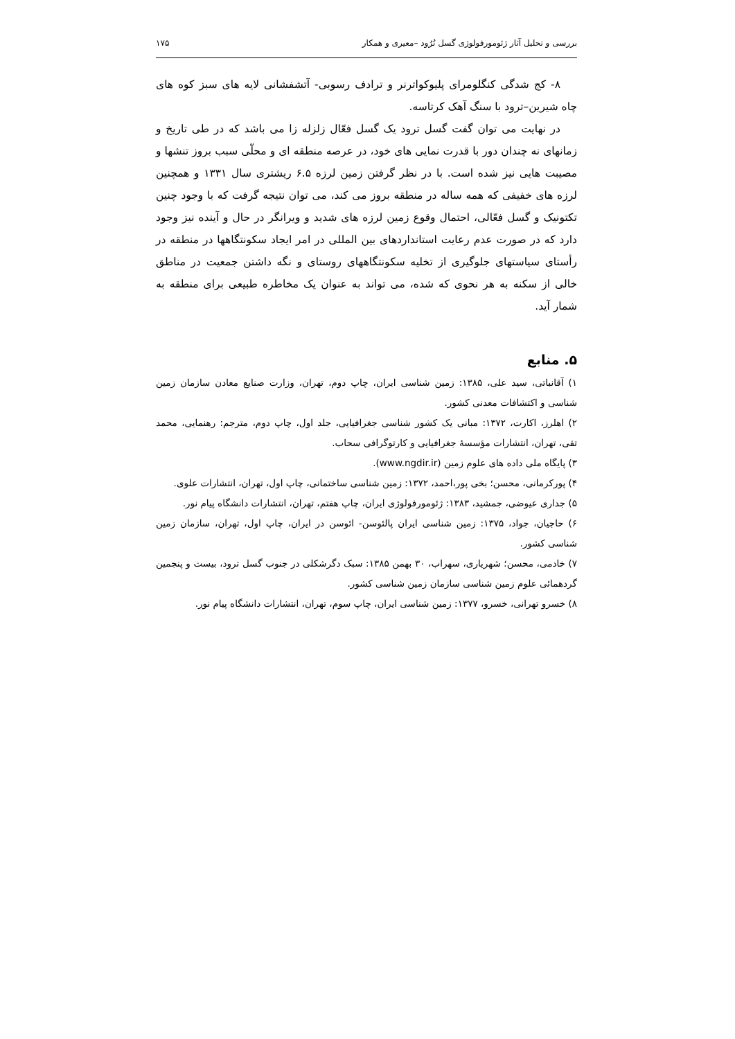بررسی و تحلیل آثار ژئومورفولوژی گسل تُرُود –معیری و همکار ۱۷۵
۸- کج شدگی کنگلومرای پلیوکواترنر و ترادف رسوبی- آتشفشانی لایه های سبز کوه های چاه شیرین–ترود با سنگ آهک کرتاسه.
در نهایت می توان گفت گسل ترود یک گسل فعّال زلزله زا می باشد که در طی تاریخ و زمانهای نه چندان دور با قدرت نمایی های خود، در عرصه منطقه ای و محلّی سبب بروز تنشها و مصیبت هایی نیز شده است. با در نظر گرفتن زمین لرزه ۶.۵ ریشتری سال ۱۳۳۱ و همچنین لرزه های خفیفی که همه ساله در منطقه بروز می کند، می توان نتیجه گرفت که با وجود چنین تکتونیک و گسل فعّالی، احتمال وقوع زمین لرزه های شدید و ویرانگر در حال و آینده نیز وجود دارد که در صورت عدم رعایت استانداردهای بین المللی در امر ایجاد سکونتگاهها در منطقه در رأستای سیاستهای جلوگیری از تخلیه سکونتگاههای روستای و نگه داشتن جمعیت در مناطق خالی از سکنه به هر نحوی که شده، می تواند به عنوان یک مخاطره طبیعی برای منطقه به شمار آید.
۵. منابع
۱) آقانباتی، سید علی، ۱۳۸۵: زمین شناسی ایران، چاپ دوم، تهران، وزارت صنایع معادن سازمان زمین شناسی و اکتشافات معدنی کشور.
۲) اهلرز، اکارت، ۱۳۷۲: مبانی یک کشور شناسی جغرافیایی، جلد اول، چاپ دوم، مترجم: رهنمایی، محمد تقی، تهران، انتشارات مؤسسهٔ جغرافیایی و کارتوگرافی سحاب.
۳) پایگاه ملی داده های علوم زمین (www.ngdir.ir).
۴) پورکرمانی، محسن؛ بخی پور،احمد، ۱۳۷۲: زمین شناسی ساختمانی، چاپ اول، تهران، انتشارات علوی.
۵) جداری عیوضی، جمشید، ۱۳۸۳: ژئومورفولوژی ایران، چاپ هفتم، تهران، انتشارات دانشگاه پیام نور.
۶) حاجیان، جواد، ۱۳۷۵: زمین شناسی ایران پالئوسن- ائوسن در ایران، چاپ اول، تهران، سازمان زمین شناسی کشور.
۷) خادمی، محسن؛ شهریاری، سهراب، ۳۰ بهمن ۱۳۸۵: سبک دگرشکلی در جنوب گسل ترود، بیست و پنجمین گردهمائی علوم زمین شناسی سازمان زمین شناسی کشور.
۸) خسرو تهرانی، خسرو، ۱۳۷۷: زمین شناسی ایران، چاپ سوم، تهران، انتشارات دانشگاه پیام نور.